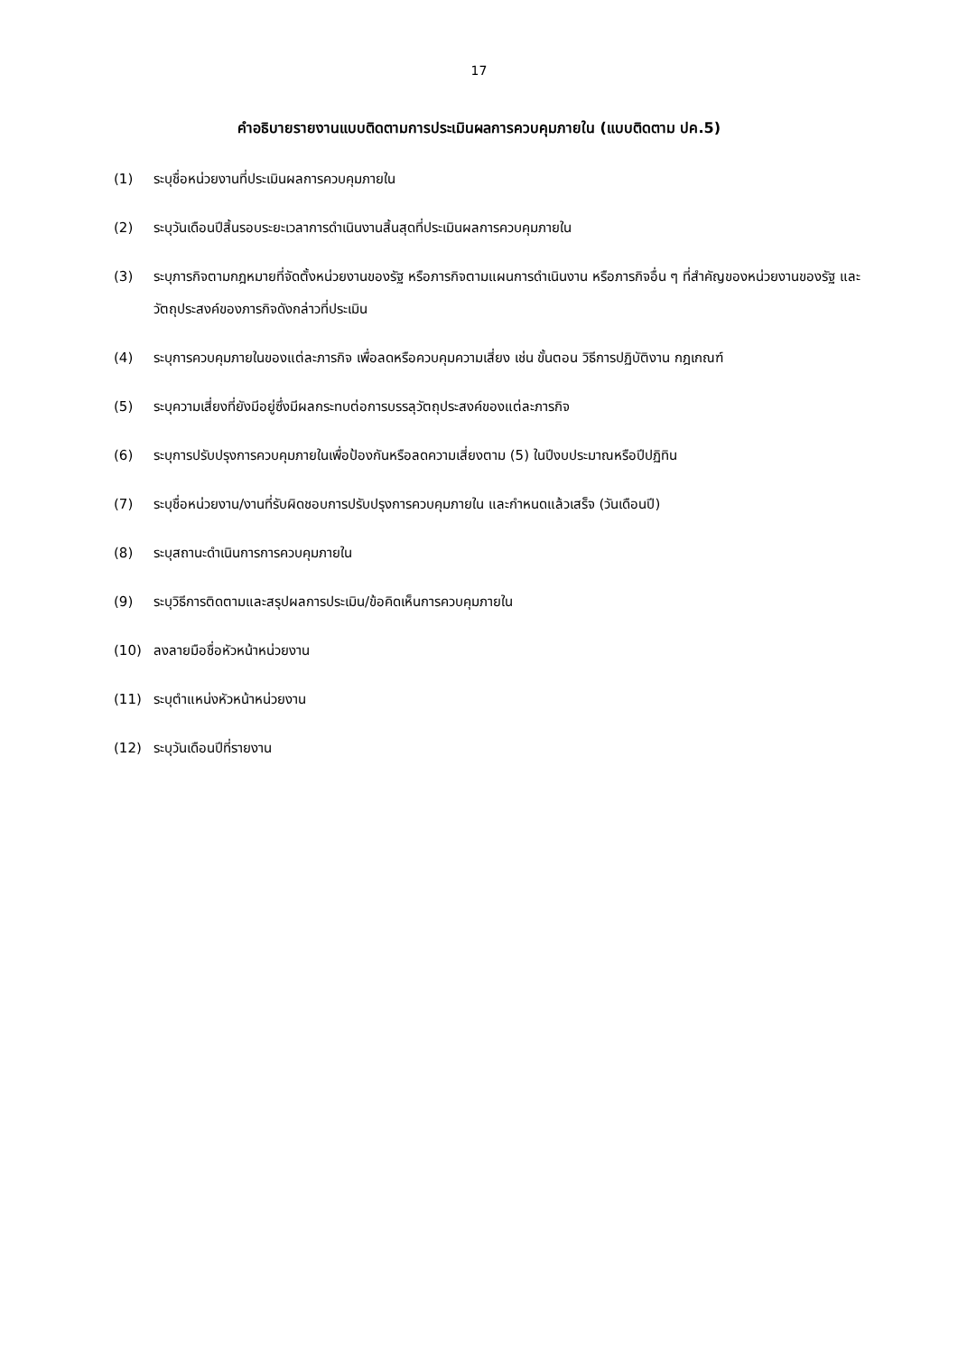17
คำอธิบายรายงานแบบติดตามการประเมินผลการควบคุมภายใน (แบบติดตาม ปค.5)
(1) ระบุชื่อหน่วยงานที่ประเมินผลการควบคุมภายใน
(2) ระบุวันเดือนปีสิ้นรอบระยะเวลาการดำเนินงานสิ้นสุดที่ประเมินผลการควบคุมภายใน
(3) ระบุภารกิจตามกฎหมายที่จัดตั้งหน่วยงานของรัฐ หรือภารกิจตามแผนการดำเนินงาน หรือภารกิจอื่น ๆ ที่สำคัญของหน่วยงานของรัฐ และวัตถุประสงค์ของภารกิจดังกล่าวที่ประเมิน
(4) ระบุการควบคุมภายในของแต่ละภารกิจ เพื่อลดหรือควบคุมความเสี่ยง เช่น ขั้นตอน วิธีการปฏิบัติงาน กฎเกณฑ์
(5) ระบุความเสี่ยงที่ยังมีอยู่ซึ่งมีผลกระทบต่อการบรรลุวัตถุประสงค์ของแต่ละภารกิจ
(6) ระบุการปรับปรุงการควบคุมภายในเพื่อป้องกันหรือลดความเสี่ยงตาม (5) ในปีงบประมาณหรือปีปฏิทิน
(7) ระบุชื่อหน่วยงาน/งานที่รับผิดชอบการปรับปรุงการควบคุมภายใน และกำหนดแล้วเสร็จ (วันเดือนปี)
(8) ระบุสถานะดำเนินการการควบคุมภายใน
(9) ระบุวิธีการติดตามและสรุปผลการประเมิน/ข้อคิดเห็นการควบคุมภายใน
(10) ลงลายมือชื่อหัวหน้าหน่วยงาน
(11) ระบุตำแหน่งหัวหน้าหน่วยงาน
(12) ระบุวันเดือนปีที่รายงาน